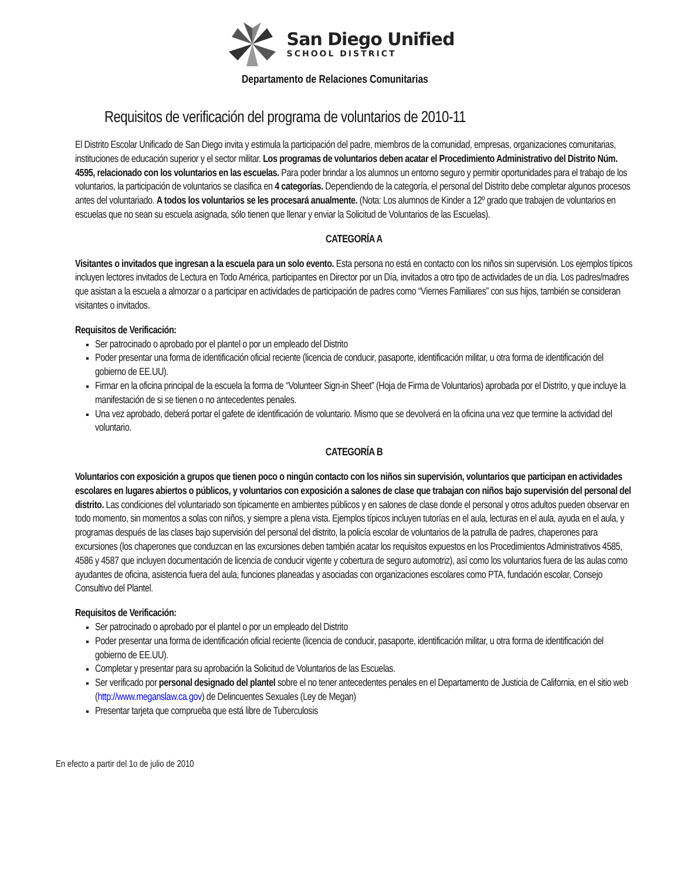San Diego Unified
SCHOOL DISTRICT
Departamento de Relaciones Comunitarias
Requisitos de verificación del programa de voluntarios de 2010-11
El Distrito Escolar Unificado de San Diego invita y estimula la participación del padre, miembros de la comunidad, empresas, organizaciones comunitarias, instituciones de educación superior y el sector militar. Los programas de voluntarios deben acatar el Procedimiento Administrativo del Distrito Núm. 4595, relacionado con los voluntarios en las escuelas. Para poder brindar a los alumnos un entorno seguro y permitir oportunidades para el trabajo de los voluntarios, la participación de voluntarios se clasifica en 4 categorías. Dependiendo de la categoría, el personal del Distrito debe completar algunos procesos antes del voluntariado. A todos los voluntarios se les procesará anualmente. (Nota: Los alumnos de Kinder a 12º grado que trabajen de voluntarios en escuelas que no sean su escuela asignada, sólo tienen que llenar y enviar la Solicitud de Voluntarios de las Escuelas).
CATEGORÍA A
Visitantes o invitados que ingresan a la escuela para un solo evento. Esta persona no está en contacto con los niños sin supervisión. Los ejemplos típicos incluyen lectores invitados de Lectura en Todo América, participantes en Director por un Día, invitados a otro tipo de actividades de un día. Los padres/madres que asistan a la escuela a almorzar o a participar en actividades de participación de padres como “Viernes Familiares” con sus hijos, también se consideran visitantes o invitados.
Requisitos de Verificación:
Ser patrocinado o aprobado por el plantel o por un empleado del Distrito
Poder presentar una forma de identificación oficial reciente (licencia de conducir, pasaporte, identificación militar, u otra forma de identificación del gobierno de EE.UU).
Firmar en la oficina principal de la escuela la forma de “Volunteer Sign-in Sheet” (Hoja de Firma de Voluntarios) aprobada por el Distrito, y que incluye la manifestación de si se tienen o no antecedentes penales.
Una vez aprobado, deberá portar el gafete de identificación de voluntario. Mismo que se devolverá en la oficina una vez que termine la actividad del voluntario.
CATEGORÍA B
Voluntarios con exposición a grupos que tienen poco o ningún contacto con los niños sin supervisión, voluntarios que participan en actividades escolares en lugares abiertos o públicos, y voluntarios con exposición a salones de clase que trabajan con niños bajo supervisión del personal del distrito. Las condiciones del voluntariado son típicamente en ambientes públicos y en salones de clase donde el personal y otros adultos pueden observar en todo momento, sin momentos a solas con niños, y siempre a plena vista. Ejemplos típicos incluyen tutorías en el aula, lecturas en el aula, ayuda en el aula, y programas después de las clases bajo supervisión del personal del distrito, la policía escolar de voluntarios de la patrulla de padres, chaperones para excursiones (los chaperones que conduzcan en las excursiones deben también acatar los requisitos expuestos en los Procedimientos Administrativos 4585, 4586 y 4587 que incluyen documentación de licencia de conducir vigente y cobertura de seguro automotriz), así como los voluntarios fuera de las aulas como ayudantes de oficina, asistencia fuera del aula, funciones planeadas y asociadas con organizaciones escolares como PTA, fundación escolar, Consejo Consultivo del Plantel.
Requisitos de Verificación:
Ser patrocinado o aprobado por el plantel o por un empleado del Distrito
Poder presentar una forma de identificación oficial reciente (licencia de conducir, pasaporte, identificación militar, u otra forma de identificación del gobierno de EE.UU).
Completar y presentar para su aprobación la Solicitud de Voluntarios de las Escuelas.
Ser verificado por personal designado del plantel sobre el no tener antecedentes penales en el Departamento de Justicia de California, en el sitio web (http://www.meganslaw.ca.gov) de Delincuentes Sexuales (Ley de Megan)
Presentar tarjeta que comprueba que está libre de Tuberculosis
En efecto a partir del 1o de julio de 2010